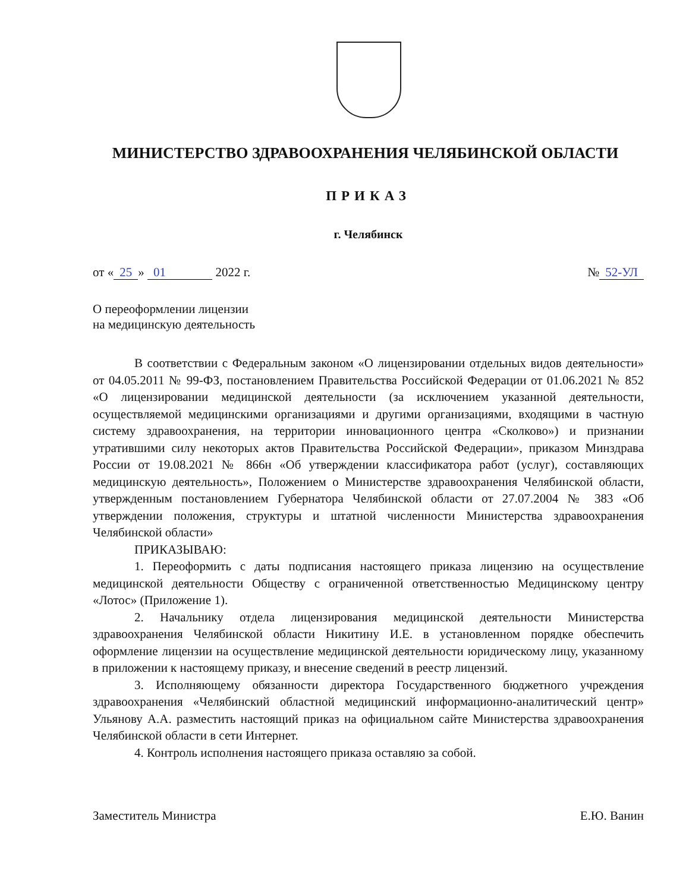МИНИСТЕРСТВО ЗДРАВООХРАНЕНИЯ ЧЕЛЯБИНСКОЙ ОБЛАСТИ
ПРИКАЗ
г. Челябинск
от « 25 » 01 2022 г. № 52-УЛ
О переоформлении лицензии
на медицинскую деятельность
В соответствии с Федеральным законом «О лицензировании отдельных видов деятельности» от 04.05.2011 № 99-ФЗ, постановлением Правительства Российской Федерации от 01.06.2021 № 852 «О лицензировании медицинской деятельности (за исключением указанной деятельности, осуществляемой медицинскими организациями и другими организациями, входящими в частную систему здравоохранения, на территории инновационного центра «Сколково») и признании утратившими силу некоторых актов Правительства Российской Федерации», приказом Минздрава России от 19.08.2021 № 866н «Об утверждении классификатора работ (услуг), составляющих медицинскую деятельность», Положением о Министерстве здравоохранения Челябинской области, утвержденным постановлением Губернатора Челябинской области от 27.07.2004 № 383 «Об утверждении положения, структуры и штатной численности Министерства здравоохранения Челябинской области»
ПРИКАЗЫВАЮ:
1. Переоформить с даты подписания настоящего приказа лицензию на осуществление медицинской деятельности Обществу с ограниченной ответственностью Медицинскому центру «Лотос» (Приложение 1).
2. Начальнику отдела лицензирования медицинской деятельности Министерства здравоохранения Челябинской области Никитину И.Е. в установленном порядке обеспечить оформление лицензии на осуществление медицинской деятельности юридическому лицу, указанному в приложении к настоящему приказу, и внесение сведений в реестр лицензий.
3. Исполняющему обязанности директора Государственного бюджетного учреждения здравоохранения «Челябинский областной медицинский информационно-аналитический центр» Ульянову А.А. разместить настоящий приказ на официальном сайте Министерства здравоохранения Челябинской области в сети Интернет.
4. Контроль исполнения настоящего приказа оставляю за собой.
Заместитель Министра ​ Е.Ю. Ванин